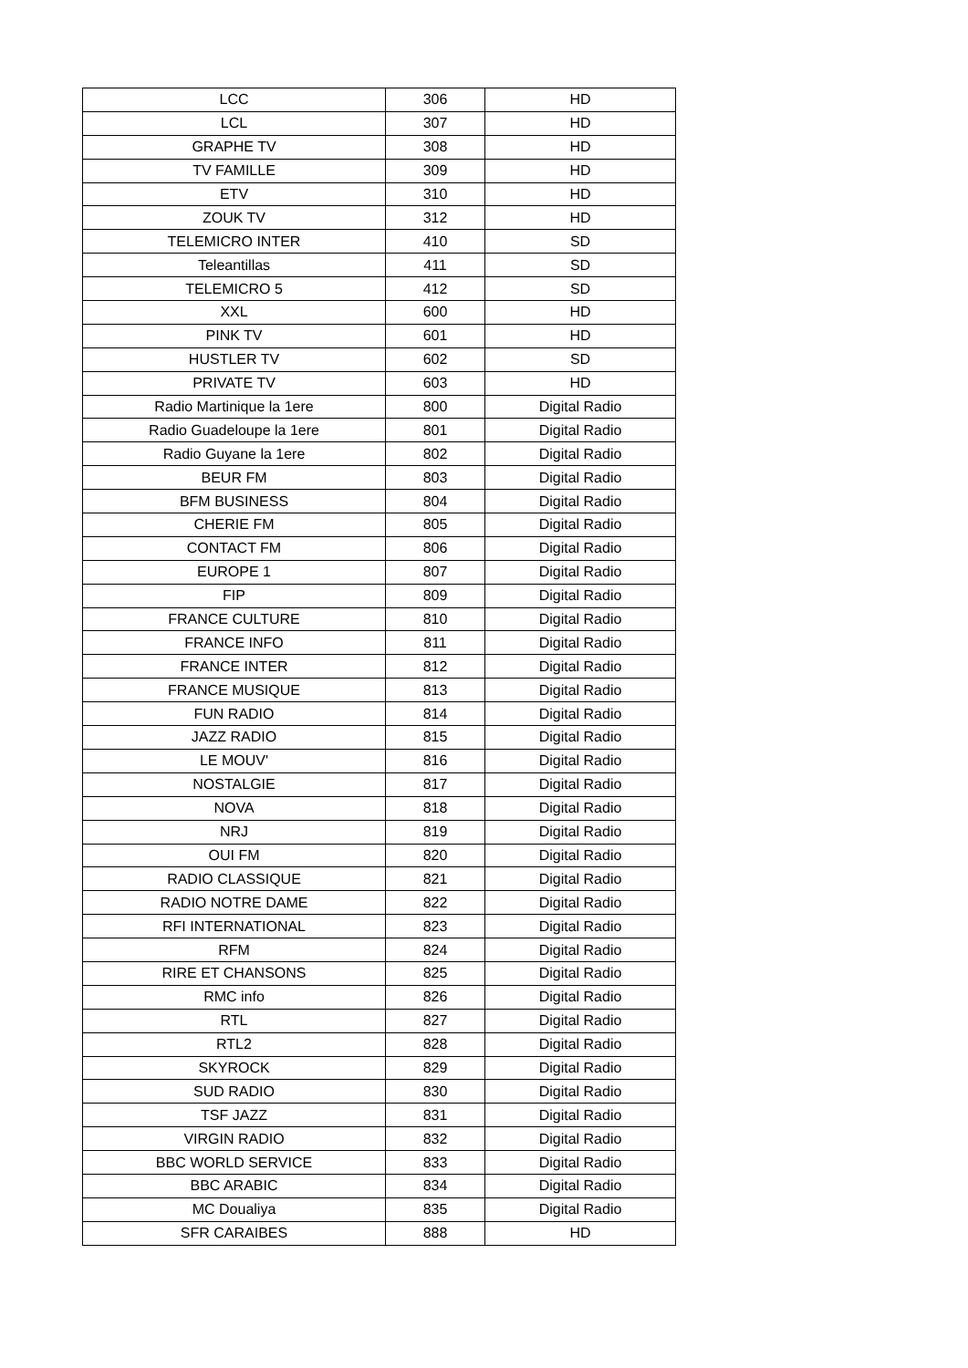| LCC | 306 | HD |
| LCL | 307 | HD |
| GRAPHE TV | 308 | HD |
| TV FAMILLE | 309 | HD |
| ETV | 310 | HD |
| ZOUK TV | 312 | HD |
| TELEMICRO INTER | 410 | SD |
| Teleantillas | 411 | SD |
| TELEMICRO 5 | 412 | SD |
| XXL | 600 | HD |
| PINK TV | 601 | HD |
| HUSTLER TV | 602 | SD |
| PRIVATE TV | 603 | HD |
| Radio Martinique la 1ere | 800 | Digital Radio |
| Radio Guadeloupe la 1ere | 801 | Digital Radio |
| Radio Guyane la 1ere | 802 | Digital Radio |
| BEUR FM | 803 | Digital Radio |
| BFM BUSINESS | 804 | Digital Radio |
| CHERIE FM | 805 | Digital Radio |
| CONTACT FM | 806 | Digital Radio |
| EUROPE 1 | 807 | Digital Radio |
| FIP | 809 | Digital Radio |
| FRANCE CULTURE | 810 | Digital Radio |
| FRANCE INFO | 811 | Digital Radio |
| FRANCE INTER | 812 | Digital Radio |
| FRANCE MUSIQUE | 813 | Digital Radio |
| FUN RADIO | 814 | Digital Radio |
| JAZZ RADIO | 815 | Digital Radio |
| LE MOUV' | 816 | Digital Radio |
| NOSTALGIE | 817 | Digital Radio |
| NOVA | 818 | Digital Radio |
| NRJ | 819 | Digital Radio |
| OUI FM | 820 | Digital Radio |
| RADIO CLASSIQUE | 821 | Digital Radio |
| RADIO NOTRE DAME | 822 | Digital Radio |
| RFI INTERNATIONAL | 823 | Digital Radio |
| RFM | 824 | Digital Radio |
| RIRE ET CHANSONS | 825 | Digital Radio |
| RMC info | 826 | Digital Radio |
| RTL | 827 | Digital Radio |
| RTL2 | 828 | Digital Radio |
| SKYROCK | 829 | Digital Radio |
| SUD RADIO | 830 | Digital Radio |
| TSF JAZZ | 831 | Digital Radio |
| VIRGIN RADIO | 832 | Digital Radio |
| BBC WORLD SERVICE | 833 | Digital Radio |
| BBC ARABIC | 834 | Digital Radio |
| MC Doualiya | 835 | Digital Radio |
| SFR CARAIBES | 888 | HD |